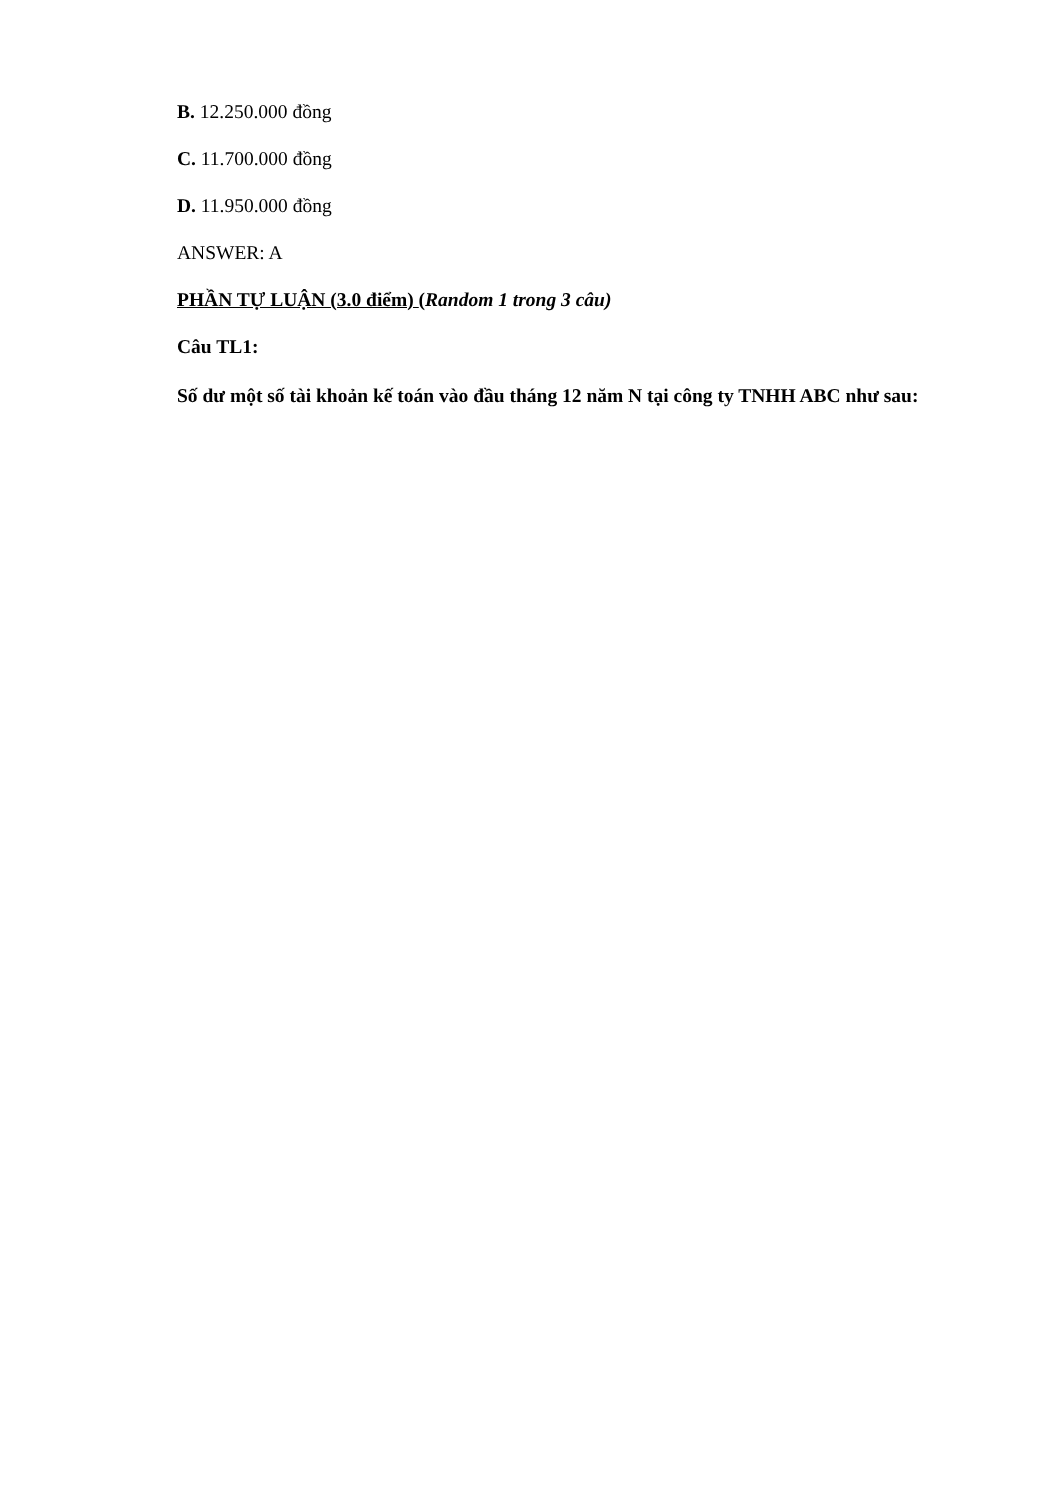B. 12.250.000 đồng
C. 11.700.000 đồng
D. 11.950.000 đồng
ANSWER: A
PHẦN TỰ LUẬN (3.0 điểm) (Random 1 trong 3 câu)
Câu TL1:
Số dư một số tài khoản kế toán vào đầu tháng 12 năm N tại công ty TNHH ABC như sau: